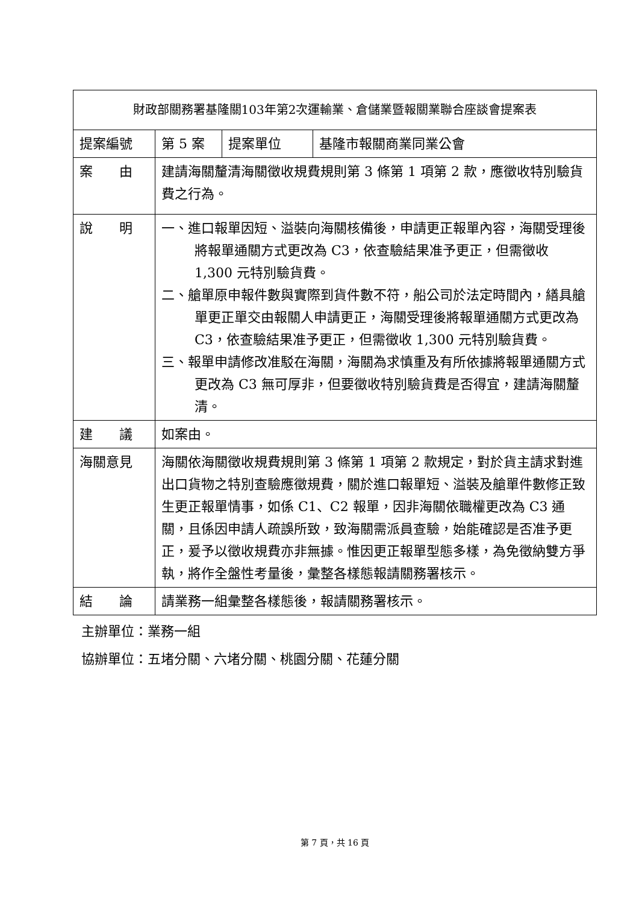| 財政部關務署基隆關103年第2次運輸業、倉儲業暨報關業聯合座談會提案表 | | | |
| 提案編號 | 第 5 案 | 提案單位 | 基隆市報關商業同業公會 |
| 案 由 | 建請海關釐清海關徵收規費規則第 3 條第 1 項第 2 款，應徵收特別驗貨費之行為。 | | |
| 說 明 | 一、進口報單因短、溢裝向海關核備後，申請更正報單內容，海關受理後將報單通關方式更改為 C3，依查驗結果准予更正，但需徵收 1,300 元特別驗貨費。 二、艙單原申報件數與實際到貨件數不符，船公司於法定時間內，繕具艙單更正單交由報關人申請更正，海關受理後將報單通關方式更改為 C3，依查驗結果准予更正，但需徵收 1,300 元特別驗貨費。 三、報單申請修改准駁在海關，海關為求慎重及有所依據將報單通關方式更改為 C3 無可厚非，但要徵收特別驗貨費是否得宜，建請海關釐清。 | | |
| 建 議 | 如案由。 | | |
| 海關意見 | 海關依海關徵收規費規則第 3 條第 1 項第 2 款規定，對於貨主請求對進出口貨物之特別查驗應徵規費，關於進口報單短、溢裝及艙單件數修正致生更正報單情事，如係 C1、C2 報單，因非海關依職權更改為 C3 通關，且係因申請人疏誤所致，致海關需派員查驗，始能確認是否准予更正，爰予以徵收規費亦非無據。惟因更正報單型態多樣，為免徵納雙方爭執，將作全盤性考量後，彙整各樣態報請關務署核示。 | | |
| 結 論 | 請業務一組彙整各樣態後，報請關務署核示。 | | |
主辦單位：業務一組
協辦單位：五堵分關、六堵分關、桃園分關、花蓮分關
第 7 頁，共 16 頁